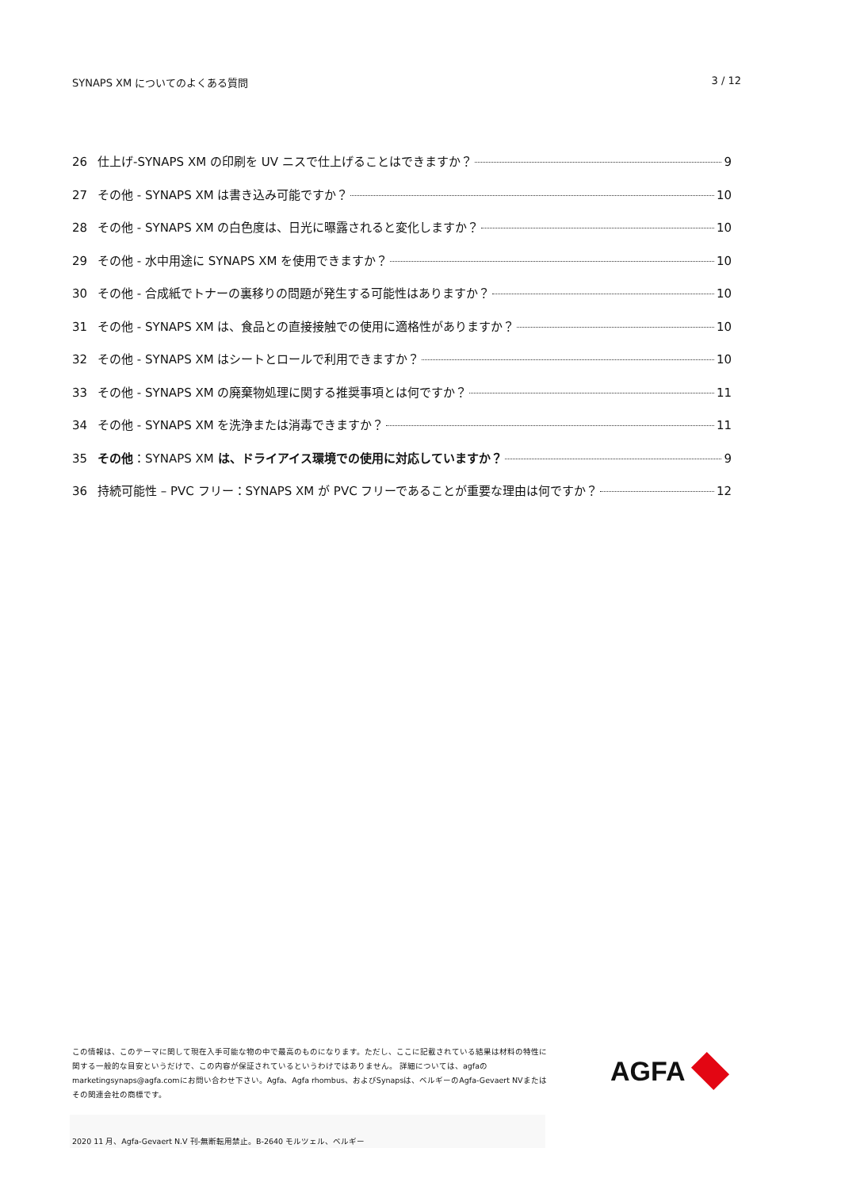SYNAPS XM についてのよくある質問 3 / 12
26 仕上げ-SYNAPS XM の印刷を UV ニスで仕上げることはできますか？ 9
27 その他 - SYNAPS XM は書き込み可能ですか？ 10
28 その他 - SYNAPS XM の白色度は、日光に曝露されると変化しますか？ 10
29 その他 - 水中用途に SYNAPS XM を使用できますか？ 10
30 その他 - 合成紙でトナーの裏移りの問題が発生する可能性はありますか？ 10
31 その他 - SYNAPS XM は、食品との直接接触での使用に適格性がありますか？ 10
32 その他 - SYNAPS XM はシートとロールで利用できますか？ 10
33 その他 - SYNAPS XM の廃棄物処理に関する推奨事項とは何ですか？ 11
34 その他 - SYNAPS XM を洗浄または消毒できますか？ 11
35 その他：SYNAPS XM は、ドライアイス環境での使用に対応していますか？ 9
36 持続可能性 – PVC フリー：SYNAPS XM が PVC フリーであることが重要な理由は何ですか？ 12
この情報は、このテーマに関して現在入手可能な物の中で最高のものになります。ただし、ここに記載されている結果は材料の特性に関する一般的な目安というだけで、この内容が保証されているというわけではありません。 詳細については、agfaのmarketingsynaps@agfa.comにお問い合わせ下さい。Agfa、Agfa rhombus、およびSynapsは、ベルギーのAgfa-Gevaert NVまたはその関連会社の商標です。
AGFA
2020 11 月、Agfa-Gevaert N.V 刊-無断転用禁止。B-2640 モルツェル、ベルギー